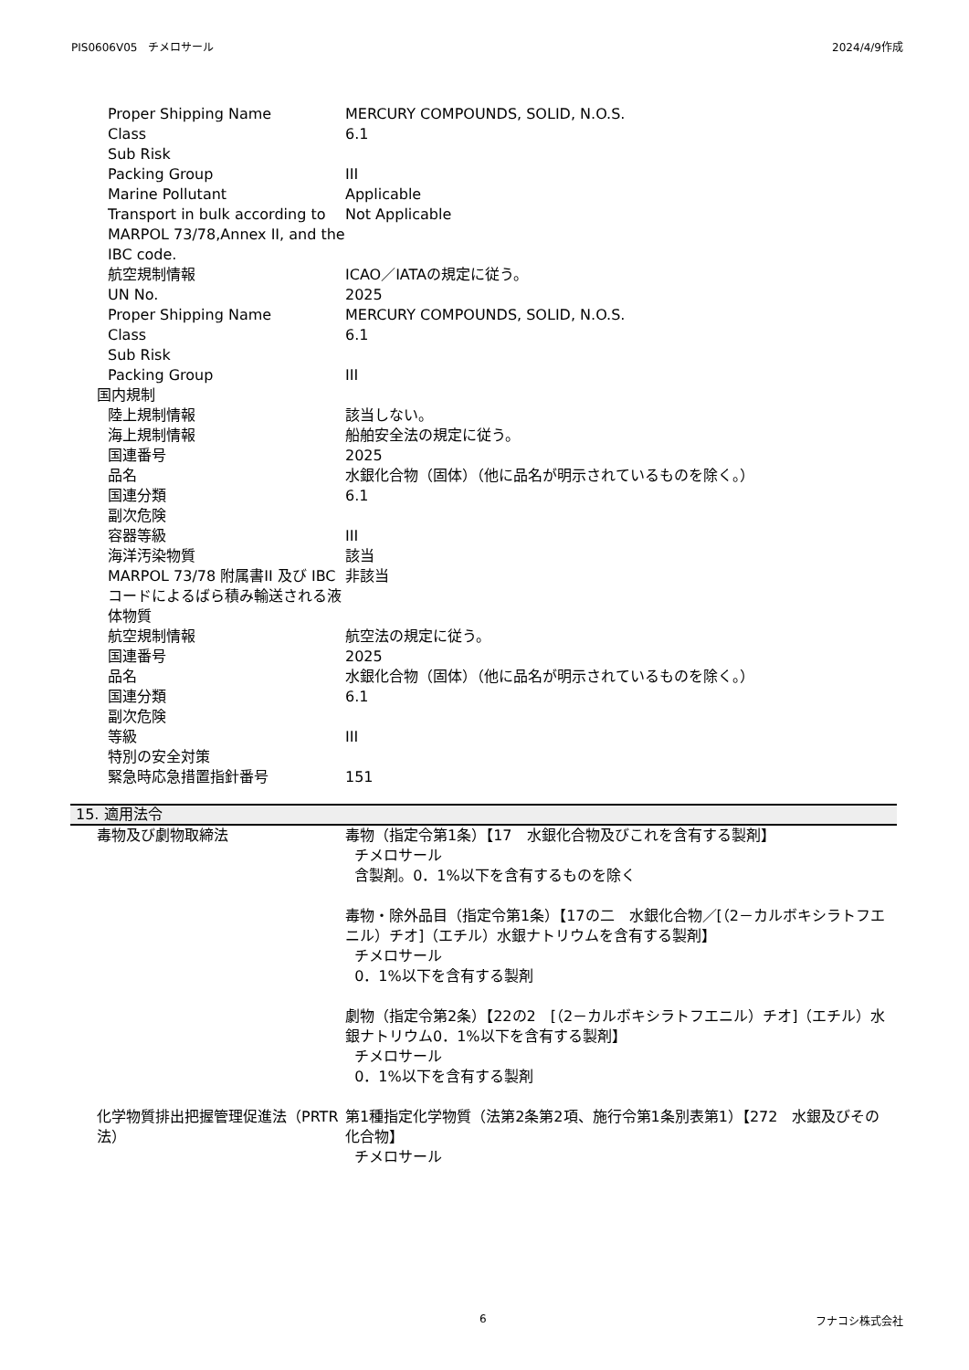PIS0606V05　チメロサール 2024/4/9作成
| Proper Shipping Name | MERCURY COMPOUNDS, SOLID, N.O.S. |
| Class | 6.1 |
| Sub Risk | |
| Packing Group | III |
| Marine Pollutant | Applicable |
| Transport in bulk according to MARPOL 73/78,Annex II, and the IBC code. | Not Applicable |
| 航空規制情報 | ICAO／IATAの規定に従う。 |
| UN No. | 2025 |
| Proper Shipping Name | MERCURY COMPOUNDS, SOLID, N.O.S. |
| Class | 6.1 |
| Sub Risk | |
| Packing Group | III |
| 国内規制 | |
| 陸上規制情報 | 該当しない。 |
| 海上規制情報 | 船舶安全法の規定に従う。 |
| 国連番号 | 2025 |
| 品名 | 水銀化合物（固体）（他に品名が明示されているものを除く。） |
| 国連分類 | 6.1 |
| 副次危険 | |
| 容器等級 | III |
| 海洋汚染物質 | 該当 |
| MARPOL 73/78 附属書II 及び IBCコードによるばら積み輸送される液体物質 | 非該当 |
| 航空規制情報 | 航空法の規定に従う。 |
| 国連番号 | 2025 |
| 品名 | 水銀化合物（固体）（他に品名が明示されているものを除く。） |
| 国連分類 | 6.1 |
| 副次危険 | |
| 等級 | III |
| 特別の安全対策 | |
| 緊急時応急措置指針番号 | 151 |
15. 適用法令
| 毒物及び劇物取締法 | 毒物（指定令第1条）【17 水銀化合物及びこれを含有する製剤】 チメロサール 含製剤。0．1%以下を含有するものを除く 毒物・除外品目（指定令第1条）【17の二 水銀化合物／[（2－カルボキシラトフエニル）チオ]（エチル）水銀ナトリウムを含有する製剤】 チメロサール 0．1%以下を含有する製剤 劇物（指定令第2条）【22の2 [（2－カルボキシラトフエニル）チオ]（エチル）水銀ナトリウム0．1%以下を含有する製剤】 チメロサール 0．1%以下を含有する製剤 |
| 化学物質排出把握管理促進法（PRTR法） | 第1種指定化学物質（法第2条第2項、施行令第1条別表第1）【272 水銀及びその化合物】 チメロサール |
6 フナコシ株式会社